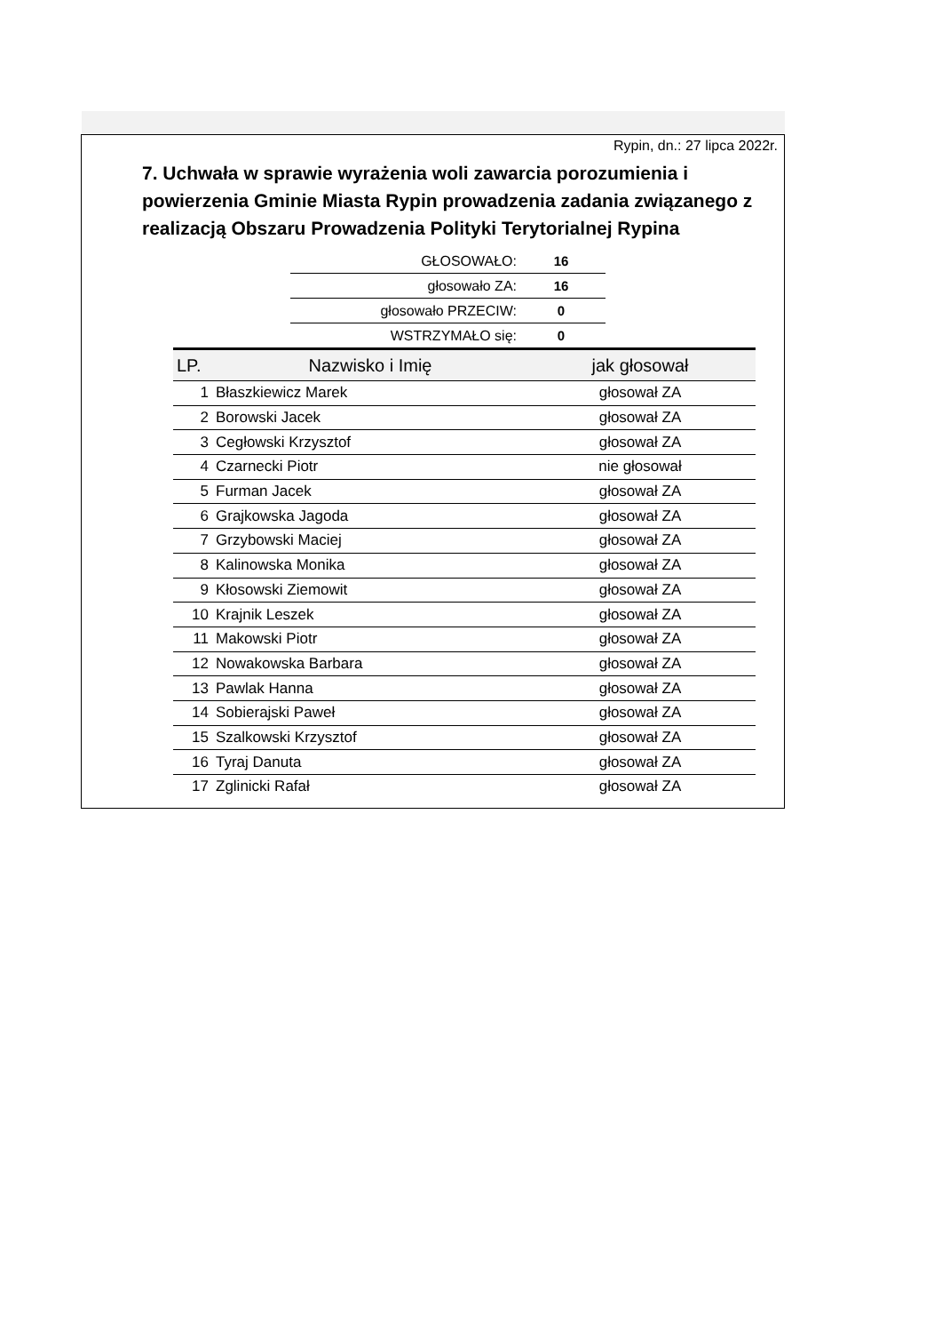Rypin, dn.: 27 lipca 2022r.
7. Uchwała w sprawie wyrażenia woli zawarcia porozumienia i powierzenia Gminie Miasta Rypin prowadzenia zadania związanego z realizacją Obszaru Prowadzenia Polityki Terytorialnej Rypina
| GŁOSOWAŁO: | 16 |
| głosowało ZA: | 16 |
| głosowało PRZECIW: | 0 |
| WSTRZYMAŁO się: | 0 |
| LP. | Nazwisko i Imię | jak głosował |
| --- | --- | --- |
| 1 | Błaszkiewicz Marek | głosował ZA |
| 2 | Borowski Jacek | głosował ZA |
| 3 | Cegłowski Krzysztof | głosował ZA |
| 4 | Czarnecki Piotr | nie głosował |
| 5 | Furman Jacek | głosował ZA |
| 6 | Grajkowska Jagoda | głosował ZA |
| 7 | Grzybowski Maciej | głosował ZA |
| 8 | Kalinowska Monika | głosował ZA |
| 9 | Kłosowski Ziemowit | głosował ZA |
| 10 | Krajnik Leszek | głosował ZA |
| 11 | Makowski Piotr | głosował ZA |
| 12 | Nowakowska Barbara | głosował ZA |
| 13 | Pawlak Hanna | głosował ZA |
| 14 | Sobierajski Paweł | głosował ZA |
| 15 | Szalkowski Krzysztof | głosował ZA |
| 16 | Tyraj Danuta | głosował ZA |
| 17 | Zglinicki Rafał | głosował ZA |